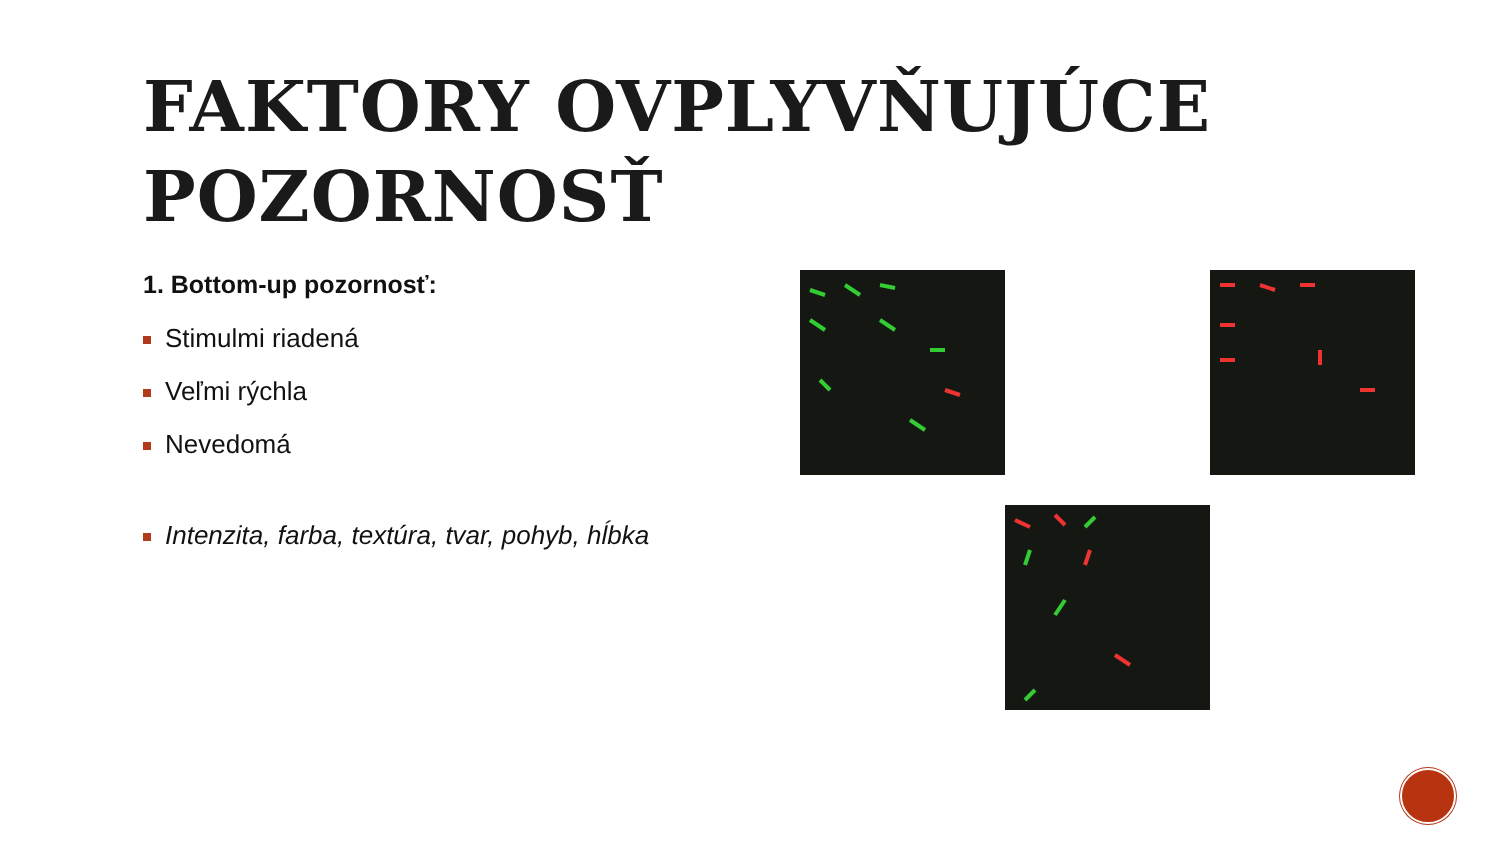FAKTORY OVPLYVŇUJÚCE
POZORNOSŤ
1. Bottom-up pozornosť:
Stimulmi riadená
Veľmi rýchla
Nevedomá
Intenzita, farba, textúra, tvar, pohyb, hĺbka